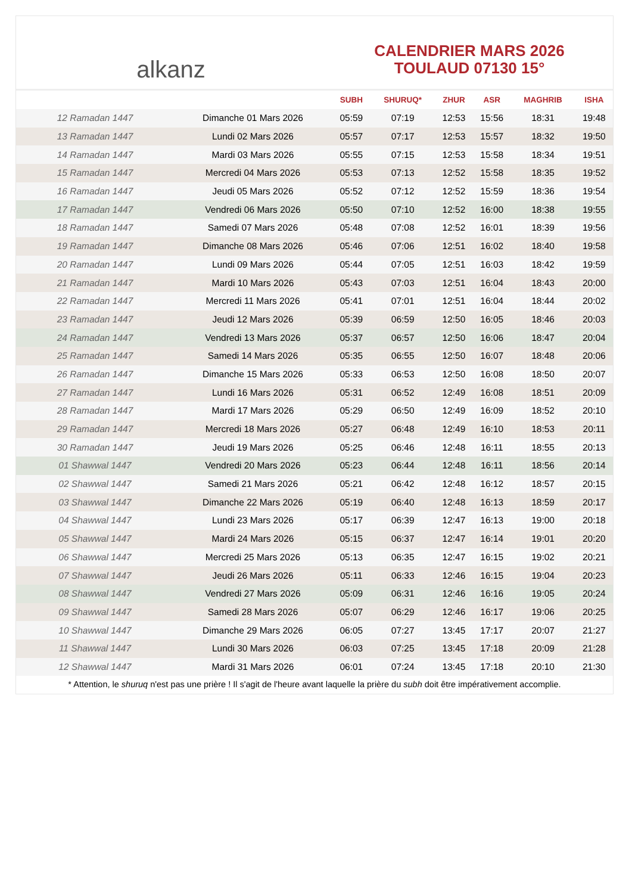alkanz
CALENDRIER MARS 2026
TOULAUD 07130 15°
| | | SUBH | SHURUQ* | ZHUR | ASR | MAGHRIB | ISHA |
| --- | --- | --- | --- | --- | --- | --- | --- |
| 12 Ramadan 1447 | Dimanche 01 Mars 2026 | 05:59 | 07:19 | 12:53 | 15:56 | 18:31 | 19:48 |
| 13 Ramadan 1447 | Lundi 02 Mars 2026 | 05:57 | 07:17 | 12:53 | 15:57 | 18:32 | 19:50 |
| 14 Ramadan 1447 | Mardi 03 Mars 2026 | 05:55 | 07:15 | 12:53 | 15:58 | 18:34 | 19:51 |
| 15 Ramadan 1447 | Mercredi 04 Mars 2026 | 05:53 | 07:13 | 12:52 | 15:58 | 18:35 | 19:52 |
| 16 Ramadan 1447 | Jeudi 05 Mars 2026 | 05:52 | 07:12 | 12:52 | 15:59 | 18:36 | 19:54 |
| 17 Ramadan 1447 | Vendredi 06 Mars 2026 | 05:50 | 07:10 | 12:52 | 16:00 | 18:38 | 19:55 |
| 18 Ramadan 1447 | Samedi 07 Mars 2026 | 05:48 | 07:08 | 12:52 | 16:01 | 18:39 | 19:56 |
| 19 Ramadan 1447 | Dimanche 08 Mars 2026 | 05:46 | 07:06 | 12:51 | 16:02 | 18:40 | 19:58 |
| 20 Ramadan 1447 | Lundi 09 Mars 2026 | 05:44 | 07:05 | 12:51 | 16:03 | 18:42 | 19:59 |
| 21 Ramadan 1447 | Mardi 10 Mars 2026 | 05:43 | 07:03 | 12:51 | 16:04 | 18:43 | 20:00 |
| 22 Ramadan 1447 | Mercredi 11 Mars 2026 | 05:41 | 07:01 | 12:51 | 16:04 | 18:44 | 20:02 |
| 23 Ramadan 1447 | Jeudi 12 Mars 2026 | 05:39 | 06:59 | 12:50 | 16:05 | 18:46 | 20:03 |
| 24 Ramadan 1447 | Vendredi 13 Mars 2026 | 05:37 | 06:57 | 12:50 | 16:06 | 18:47 | 20:04 |
| 25 Ramadan 1447 | Samedi 14 Mars 2026 | 05:35 | 06:55 | 12:50 | 16:07 | 18:48 | 20:06 |
| 26 Ramadan 1447 | Dimanche 15 Mars 2026 | 05:33 | 06:53 | 12:50 | 16:08 | 18:50 | 20:07 |
| 27 Ramadan 1447 | Lundi 16 Mars 2026 | 05:31 | 06:52 | 12:49 | 16:08 | 18:51 | 20:09 |
| 28 Ramadan 1447 | Mardi 17 Mars 2026 | 05:29 | 06:50 | 12:49 | 16:09 | 18:52 | 20:10 |
| 29 Ramadan 1447 | Mercredi 18 Mars 2026 | 05:27 | 06:48 | 12:49 | 16:10 | 18:53 | 20:11 |
| 30 Ramadan 1447 | Jeudi 19 Mars 2026 | 05:25 | 06:46 | 12:48 | 16:11 | 18:55 | 20:13 |
| 01 Shawwal 1447 | Vendredi 20 Mars 2026 | 05:23 | 06:44 | 12:48 | 16:11 | 18:56 | 20:14 |
| 02 Shawwal 1447 | Samedi 21 Mars 2026 | 05:21 | 06:42 | 12:48 | 16:12 | 18:57 | 20:15 |
| 03 Shawwal 1447 | Dimanche 22 Mars 2026 | 05:19 | 06:40 | 12:48 | 16:13 | 18:59 | 20:17 |
| 04 Shawwal 1447 | Lundi 23 Mars 2026 | 05:17 | 06:39 | 12:47 | 16:13 | 19:00 | 20:18 |
| 05 Shawwal 1447 | Mardi 24 Mars 2026 | 05:15 | 06:37 | 12:47 | 16:14 | 19:01 | 20:20 |
| 06 Shawwal 1447 | Mercredi 25 Mars 2026 | 05:13 | 06:35 | 12:47 | 16:15 | 19:02 | 20:21 |
| 07 Shawwal 1447 | Jeudi 26 Mars 2026 | 05:11 | 06:33 | 12:46 | 16:15 | 19:04 | 20:23 |
| 08 Shawwal 1447 | Vendredi 27 Mars 2026 | 05:09 | 06:31 | 12:46 | 16:16 | 19:05 | 20:24 |
| 09 Shawwal 1447 | Samedi 28 Mars 2026 | 05:07 | 06:29 | 12:46 | 16:17 | 19:06 | 20:25 |
| 10 Shawwal 1447 | Dimanche 29 Mars 2026 | 06:05 | 07:27 | 13:45 | 17:17 | 20:07 | 21:27 |
| 11 Shawwal 1447 | Lundi 30 Mars 2026 | 06:03 | 07:25 | 13:45 | 17:18 | 20:09 | 21:28 |
| 12 Shawwal 1447 | Mardi 31 Mars 2026 | 06:01 | 07:24 | 13:45 | 17:18 | 20:10 | 21:30 |
* Attention, le shuruq n'est pas une prière ! Il s'agit de l'heure avant laquelle la prière du subh doit être impérativement accomplie.